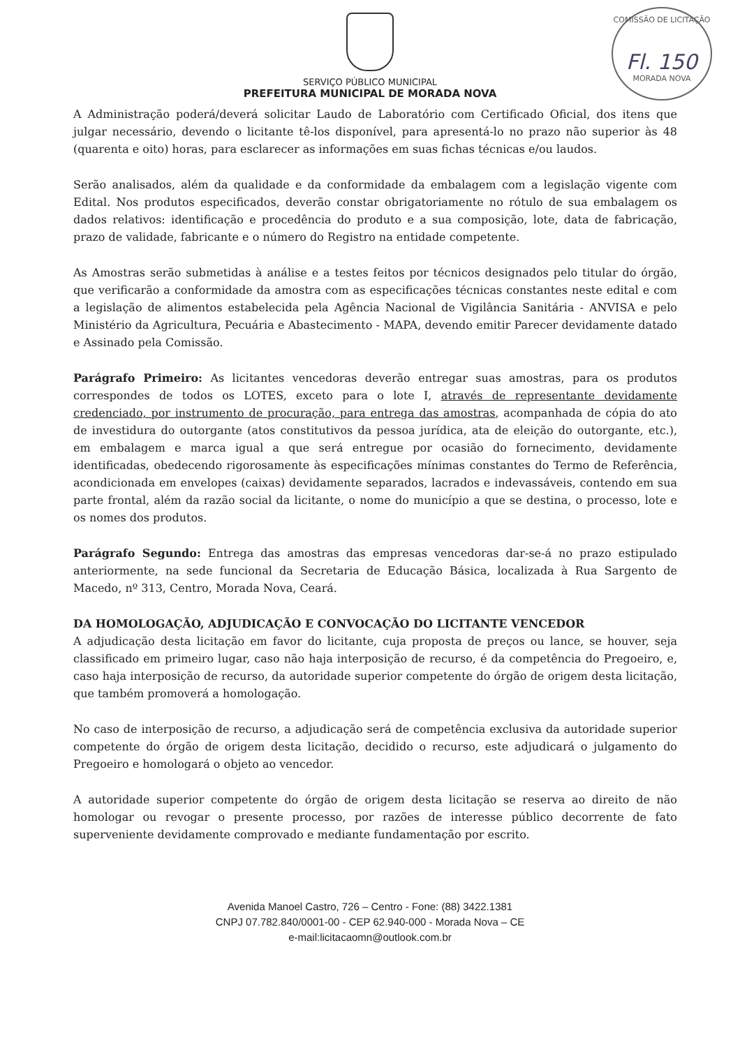COMISSÃO DE LICITAÇÃO
Fl. 150
MORADA NOVA
SERVIÇO PÚBLICO MUNICIPAL
PREFEITURA MUNICIPAL DE MORADA NOVA
A Administração poderá/deverá solicitar Laudo de Laboratório com Certificado Oficial, dos itens que julgar necessário, devendo o licitante tê-los disponível, para apresentá-lo no prazo não superior às 48 (quarenta e oito) horas, para esclarecer as informações em suas fichas técnicas e/ou laudos.
Serão analisados, além da qualidade e da conformidade da embalagem com a legislação vigente com Edital. Nos produtos especificados, deverão constar obrigatoriamente no rótulo de sua embalagem os dados relativos: identificação e procedência do produto e a sua composição, lote, data de fabricação, prazo de validade, fabricante e o número do Registro na entidade competente.
As Amostras serão submetidas à análise e a testes feitos por técnicos designados pelo titular do órgão, que verificarão a conformidade da amostra com as especificações técnicas constantes neste edital e com a legislação de alimentos estabelecida pela Agência Nacional de Vigilância Sanitária - ANVISA e pelo Ministério da Agricultura, Pecuária e Abastecimento - MAPA, devendo emitir Parecer devidamente datado e Assinado pela Comissão.
Parágrafo Primeiro: As licitantes vencedoras deverão entregar suas amostras, para os produtos correspondes de todos os LOTES, exceto para o lote I, através de representante devidamente credenciado, por instrumento de procuração, para entrega das amostras, acompanhada de cópia do ato de investidura do outorgante (atos constitutivos da pessoa jurídica, ata de eleição do outorgante, etc.), em embalagem e marca igual a que será entregue por ocasião do fornecimento, devidamente identificadas, obedecendo rigorosamente às especificações mínimas constantes do Termo de Referência, acondicionada em envelopes (caixas) devidamente separados, lacrados e indevassáveis, contendo em sua parte frontal, além da razão social da licitante, o nome do município a que se destina, o processo, lote e os nomes dos produtos.
Parágrafo Segundo: Entrega das amostras das empresas vencedoras dar-se-á no prazo estipulado anteriormente, na sede funcional da Secretaria de Educação Básica, localizada à Rua Sargento de Macedo, nº 313, Centro, Morada Nova, Ceará.
DA HOMOLOGAÇÃO, ADJUDICAÇÃO E CONVOCAÇÃO DO LICITANTE VENCEDOR
A adjudicação desta licitação em favor do licitante, cuja proposta de preços ou lance, se houver, seja classificado em primeiro lugar, caso não haja interposição de recurso, é da competência do Pregoeiro, e, caso haja interposição de recurso, da autoridade superior competente do órgão de origem desta licitação, que também promoverá a homologação.
No caso de interposição de recurso, a adjudicação será de competência exclusiva da autoridade superior competente do órgão de origem desta licitação, decidido o recurso, este adjudicará o julgamento do Pregoeiro e homologará o objeto ao vencedor.
A autoridade superior competente do órgão de origem desta licitação se reserva ao direito de não homologar ou revogar o presente processo, por razões de interesse público decorrente de fato superveniente devidamente comprovado e mediante fundamentação por escrito.
Avenida Manoel Castro, 726 – Centro - Fone: (88) 3422.1381
CNPJ 07.782.840/0001-00 - CEP 62.940-000 - Morada Nova – CE
e-mail:licitacaomn@outlook.com.br